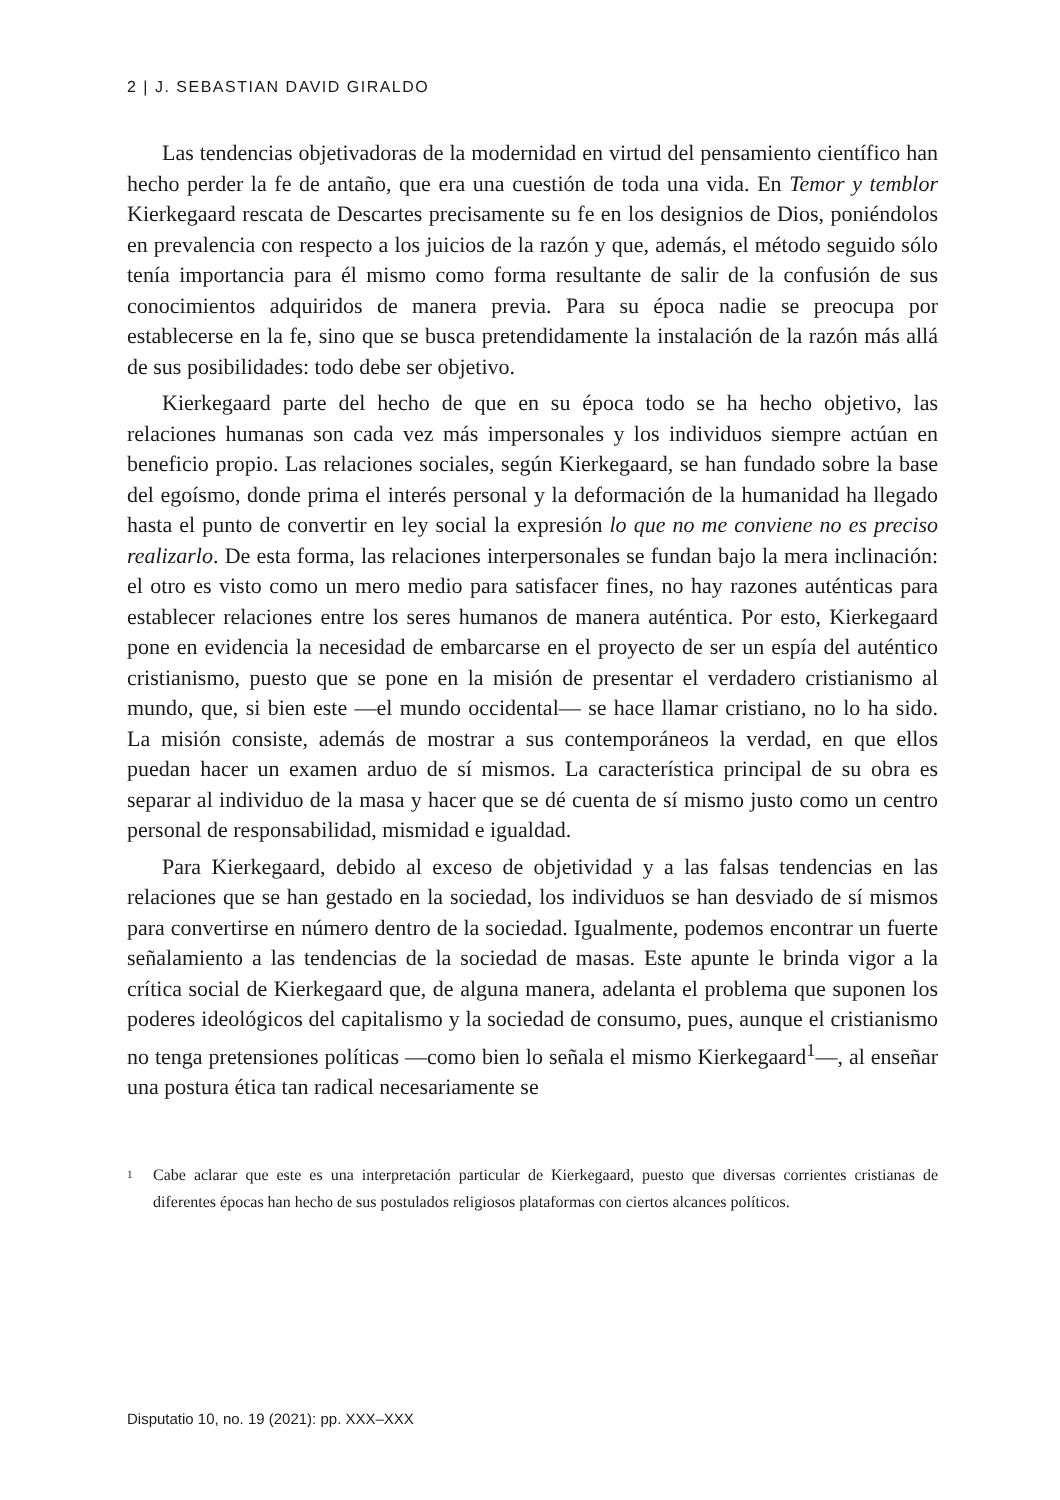2 | J. SEBASTIAN DAVID GIRALDO
Las tendencias objetivadoras de la modernidad en virtud del pensamiento científico han hecho perder la fe de antaño, que era una cuestión de toda una vida. En Temor y temblor Kierkegaard rescata de Descartes precisamente su fe en los designios de Dios, poniéndolos en prevalencia con respecto a los juicios de la razón y que, además, el método seguido sólo tenía importancia para él mismo como forma resultante de salir de la confusión de sus conocimientos adquiridos de manera previa. Para su época nadie se preocupa por establecerse en la fe, sino que se busca pretendidamente la instalación de la razón más allá de sus posibilidades: todo debe ser objetivo.
Kierkegaard parte del hecho de que en su época todo se ha hecho objetivo, las relaciones humanas son cada vez más impersonales y los individuos siempre actúan en beneficio propio. Las relaciones sociales, según Kierkegaard, se han fundado sobre la base del egoísmo, donde prima el interés personal y la deformación de la humanidad ha llegado hasta el punto de convertir en ley social la expresión lo que no me conviene no es preciso realizarlo. De esta forma, las relaciones interpersonales se fundan bajo la mera inclinación: el otro es visto como un mero medio para satisfacer fines, no hay razones auténticas para establecer relaciones entre los seres humanos de manera auténtica. Por esto, Kierkegaard pone en evidencia la necesidad de embarcarse en el proyecto de ser un espía del auténtico cristianismo, puesto que se pone en la misión de presentar el verdadero cristianismo al mundo, que, si bien este —el mundo occidental— se hace llamar cristiano, no lo ha sido. La misión consiste, además de mostrar a sus contemporáneos la verdad, en que ellos puedan hacer un examen arduo de sí mismos. La característica principal de su obra es separar al individuo de la masa y hacer que se dé cuenta de sí mismo justo como un centro personal de responsabilidad, mismidad e igualdad.
Para Kierkegaard, debido al exceso de objetividad y a las falsas tendencias en las relaciones que se han gestado en la sociedad, los individuos se han desviado de sí mismos para convertirse en número dentro de la sociedad. Igualmente, podemos encontrar un fuerte señalamiento a las tendencias de la sociedad de masas. Este apunte le brinda vigor a la crítica social de Kierkegaard que, de alguna manera, adelanta el problema que suponen los poderes ideológicos del capitalismo y la sociedad de consumo, pues, aunque el cristianismo no tenga pretensiones políticas —como bien lo señala el mismo Kierkegaard<sup>1</sup>—, al enseñar una postura ética tan radical necesariamente se
1 Cabe aclarar que este es una interpretación particular de Kierkegaard, puesto que diversas corrientes cristianas de diferentes épocas han hecho de sus postulados religiosos plataformas con ciertos alcances políticos.
Disputatio 10, no. 19 (2021): pp. XXX–XXX